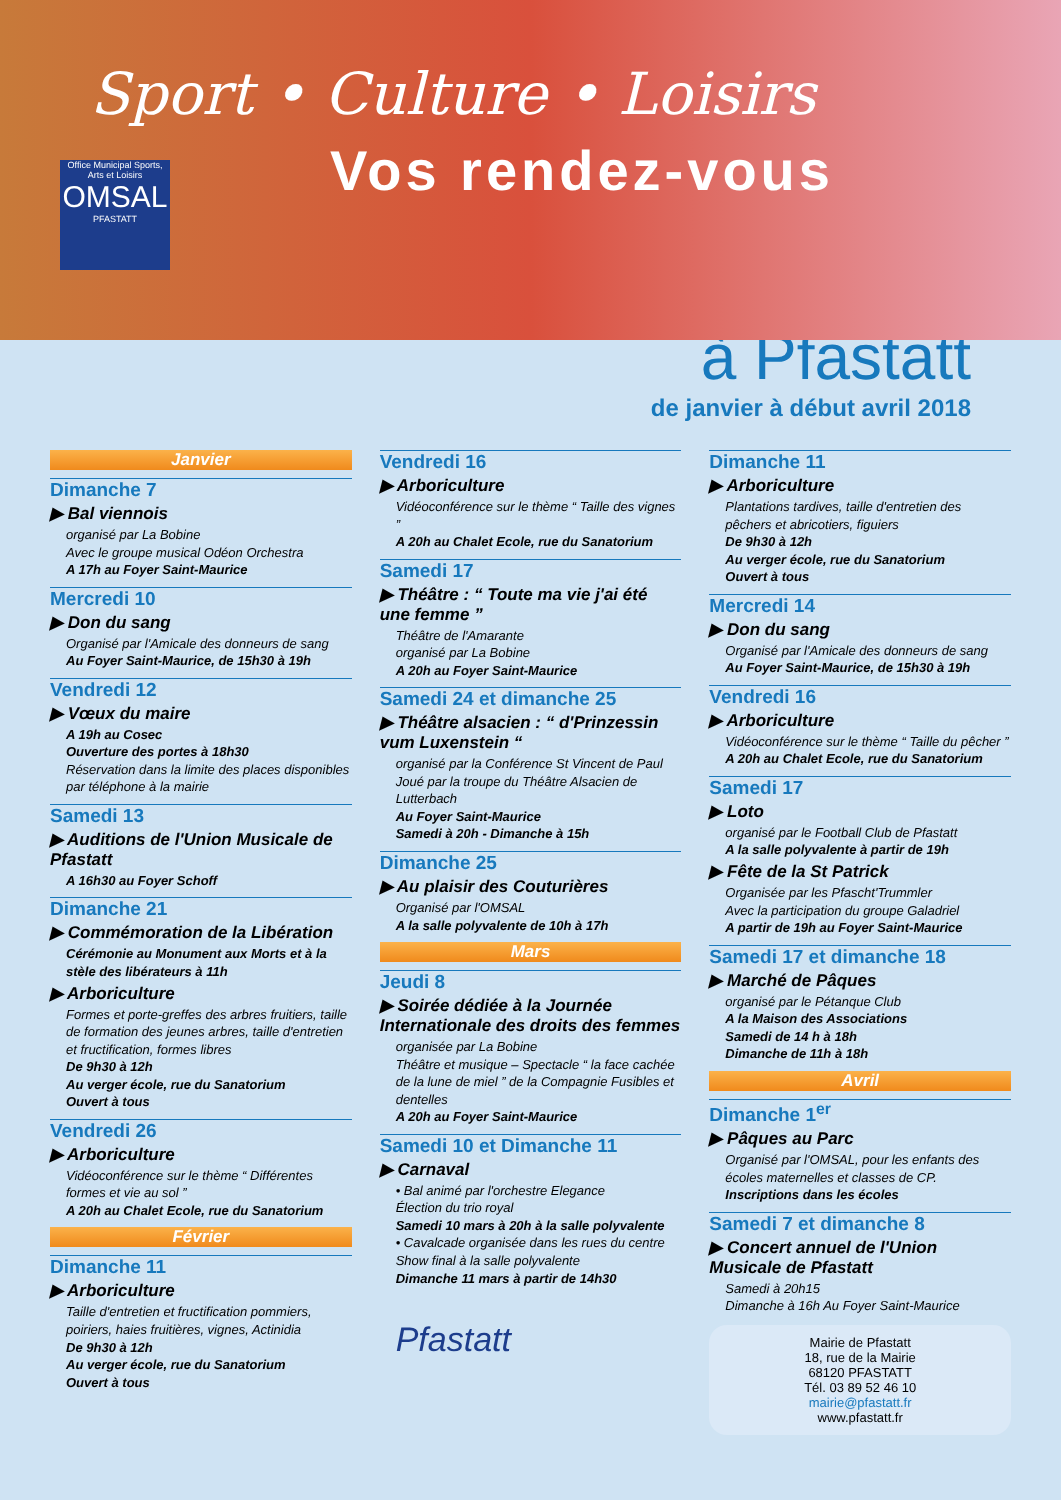Sport • Culture • Loisirs
Office Municipal Sports, Arts et Loisirs
OMSAL
PFASTATT
Vos rendez-vous
à Pfastatt
de janvier à début avril 2018
Janvier
Dimanche 7
▶ Bal viennois
organisé par La Bobine
Avec le groupe musical Odéon Orchestra
A 17h au Foyer Saint-Maurice
Mercredi 10
▶ Don du sang
Organisé par l'Amicale des donneurs de sang
Au Foyer Saint-Maurice, de 15h30 à 19h
Vendredi 12
▶ Vœux du maire
A 19h au Cosec
Ouverture des portes à 18h30
Réservation dans la limite des places disponibles par téléphone à la mairie
Samedi 13
▶ Auditions de l'Union Musicale de Pfastatt
A 16h30 au Foyer Schoff
Dimanche 21
▶ Commémoration de la Libération
Cérémonie au Monument aux Morts et à la stèle des libérateurs à 11h
▶ Arboriculture
Formes et porte-greffes des arbres fruitiers, taille de formation des jeunes arbres, taille d'entretien et fructification, formes libres
De 9h30 à 12h
Au verger école, rue du Sanatorium
Ouvert à tous
Vendredi 26
▶ Arboriculture
Vidéoconférence sur le thème “ Différentes formes et vie au sol ”
A 20h au Chalet Ecole, rue du Sanatorium
Février
Dimanche 11
▶ Arboriculture
Taille d'entretien et fructification pommiers, poiriers, haies fruitières, vignes, Actinidia
De 9h30 à 12h
Au verger école, rue du Sanatorium
Ouvert à tous
Vendredi 16
▶ Arboriculture
Vidéoconférence sur le thème “ Taille des vignes ”
A 20h au Chalet Ecole, rue du Sanatorium
Samedi 17
▶ Théâtre : “ Toute ma vie j'ai été une femme ”
Théâtre de l'Amarante
organisé par La Bobine
A 20h au Foyer Saint-Maurice
Samedi 24 et dimanche 25
▶ Théâtre alsacien : “ d'Prinzessin vum Luxenstein “
organisé par la Conférence St Vincent de Paul
Joué par la troupe du Théâtre Alsacien de Lutterbach
Au Foyer Saint-Maurice
Samedi à 20h - Dimanche à 15h
Dimanche 25
▶ Au plaisir des Couturières
Organisé par l'OMSAL
A la salle polyvalente de 10h à 17h
Mars
Jeudi 8
▶ Soirée dédiée à la Journée Internationale des droits des femmes
organisée par La Bobine
Théâtre et musique – Spectacle “ la face cachée de la lune de miel ” de la Compagnie Fusibles et dentelles
A 20h au Foyer Saint-Maurice
Samedi 10 et Dimanche 11
▶ Carnaval
• Bal animé par l'orchestre Elegance
Élection du trio royal
Samedi 10 mars à 20h à la salle polyvalente
• Cavalcade organisée dans les rues du centre
Show final à la salle polyvalente
Dimanche 11 mars à partir de 14h30
Pfastatt
Dimanche 11
▶ Arboriculture
Plantations tardives, taille d'entretien des pêchers et abricotiers, figuiers
De 9h30 à 12h
Au verger école, rue du Sanatorium
Ouvert à tous
Mercredi 14
▶ Don du sang
Organisé par l'Amicale des donneurs de sang
Au Foyer Saint-Maurice, de 15h30 à 19h
Vendredi 16
▶ Arboriculture
Vidéoconférence sur le thème “ Taille du pêcher ”
A 20h au Chalet Ecole, rue du Sanatorium
Samedi 17
▶ Loto
organisé par le Football Club de Pfastatt
A la salle polyvalente à partir de 19h
▶ Fête de la St Patrick
Organisée par les Pfascht'Trummler
Avec la participation du groupe Galadriel
A partir de 19h au Foyer Saint-Maurice
Samedi 17 et dimanche 18
▶ Marché de Pâques
organisé par le Pétanque Club
A la Maison des Associations
Samedi de 14 h à 18h
Dimanche de 11h à 18h
Avril
Dimanche 1<sup>er</sup>
▶ Pâques au Parc
Organisé par l'OMSAL, pour les enfants des écoles maternelles et classes de CP.
Inscriptions dans les écoles
Samedi 7 et dimanche 8
▶ Concert annuel de l'Union Musicale de Pfastatt
Samedi à 20h15
Dimanche à 16h Au Foyer Saint-Maurice
Mairie de Pfastatt
18, rue de la Mairie
68120 PFASTATT
Tél. 03 89 52 46 10
mairie@pfastatt.fr
www.pfastatt.fr